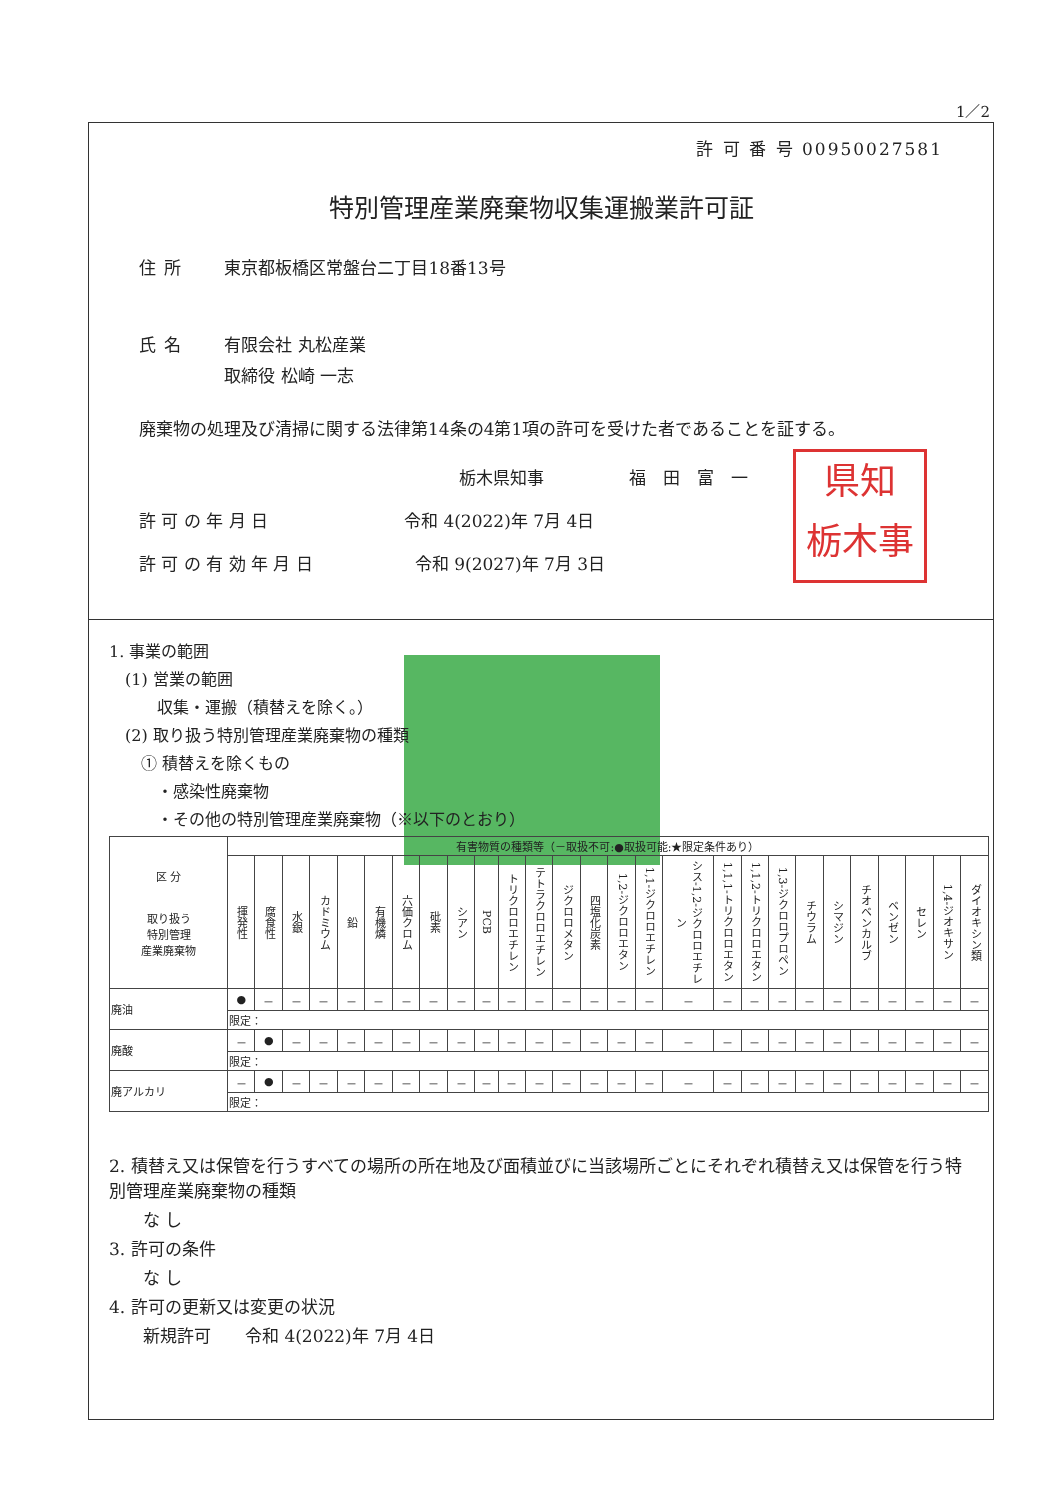1／2
許 可 番 号 00950027581
特別管理産業廃棄物収集運搬業許可証
住所 東京都板橋区常盤台二丁目18番13号
氏名 有限会社 丸松産業
取締役 松崎 一志
廃棄物の処理及び清掃に関する法律第14条の4第1項の許可を受けた者であることを証する。
栃木県知事　　　　　福　田　富　一
許 可 の 年 月 日　　　　　　　　令和 4(2022)年 7月 4日
許 可 の 有 効 年 月 日　　　　　　令和 9(2027)年 7月 3日
県知
栃木事
1. 事業の範囲
　(1) 営業の範囲
　　　収集・運搬（積替えを除く。）
　(2) 取り扱う特別管理産業廃棄物の種類
　　① 積替えを除くもの
　　　・感染性廃棄物
　　　・その他の特別管理産業廃棄物（※以下のとおり）
| 区 分 取り扱う 特別管理 産業廃棄物 | 有害物質の種類等（－取扱不可:●取扱可能:★限定条件あり） | | | | | | | | | | | | | | | | | | | | | | | | | | |
| --- | --- | --- | --- | --- | --- | --- | --- | --- | --- | --- | --- | --- | --- | --- | --- | --- | --- | --- | --- | --- | --- | --- | --- | --- | --- | --- | --- |
| | 揮発性 | 腐食性 | 水銀 | カドミウム | 鉛 | 有機燐 | 六価クロム | 砒素 | シアン | PCB | トリクロロエチレン | テトラクロロエチレン | ジクロロメタン | 四塩化炭素 | 1,2-ジクロロエタン | 1,1-ジクロロエチレン | シス-1,2-ジクロロエチレン | 1,1,1-トリクロロエタン | 1,1,2-トリクロロエタン | 1,3-ジクロロプロペン | チウラム | シマジン | チオベンカルブ | ベンゼン | セレン | 1,4-ジオキサン | ダイオキシン類 |
| 廃油 | ● | － | － | － | － | － | － | － | － | － | － | － | － | － | － | － | － | － | － | － | － | － | － | － | － | － | － |
| | 限定： | | | | | | | | | | | | | | | | | | | | | | | | | | |
| 廃酸 | － | ● | － | － | － | － | － | － | － | － | － | － | － | － | － | － | － | － | － | － | － | － | － | － | － | － | － |
| | 限定： | | | | | | | | | | | | | | | | | | | | | | | | | | |
| 廃アルカリ | － | ● | － | － | － | － | － | － | － | － | － | － | － | － | － | － | － | － | － | － | － | － | － | － | － | － | － |
| | 限定： | | | | | | | | | | | | | | | | | | | | | | | | | | |
2. 積替え又は保管を行うすべての場所の所在地及び面積並びに当該場所ごとにそれぞれ積替え又は保管を行う特別管理産業廃棄物の種類
　　な し
3. 許可の条件
　　な し
4. 許可の更新又は変更の状況
　　新規許可　　令和 4(2022)年 7月 4日